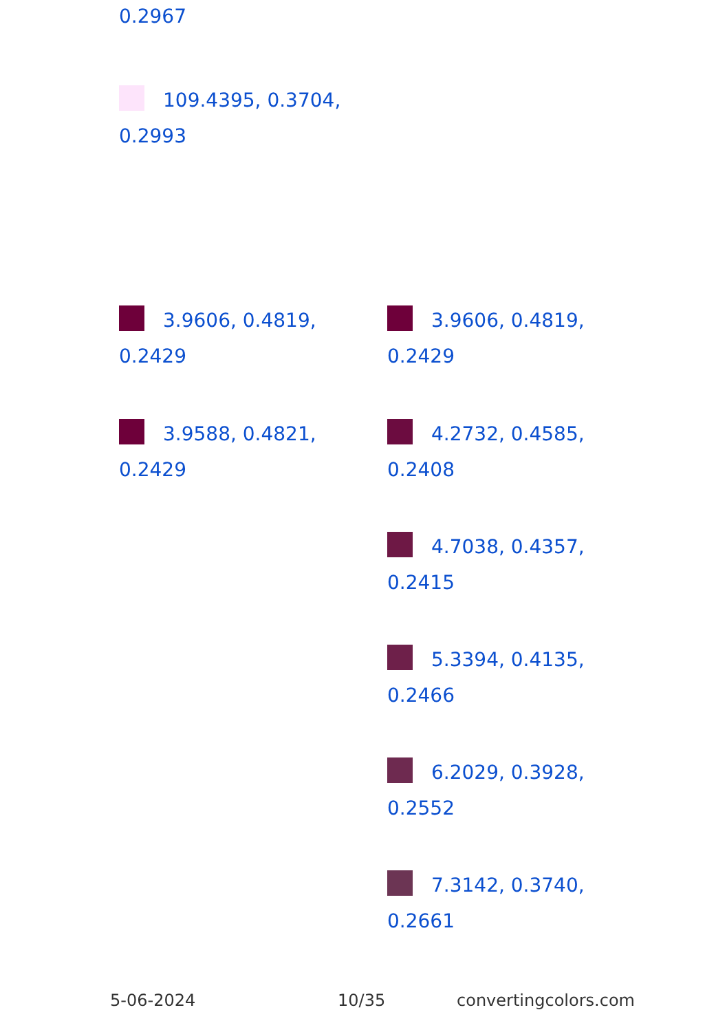0.2967
109.4395, 0.3704, 0.2993
3.9606, 0.4819, 0.2429
3.9606, 0.4819, 0.2429
3.9588, 0.4821, 0.2429
4.2732, 0.4585, 0.2408
4.7038, 0.4357, 0.2415
5.3394, 0.4135, 0.2466
6.2029, 0.3928, 0.2552
7.3142, 0.3740, 0.2661
5-06-2024 10/35 convertingcolors.com